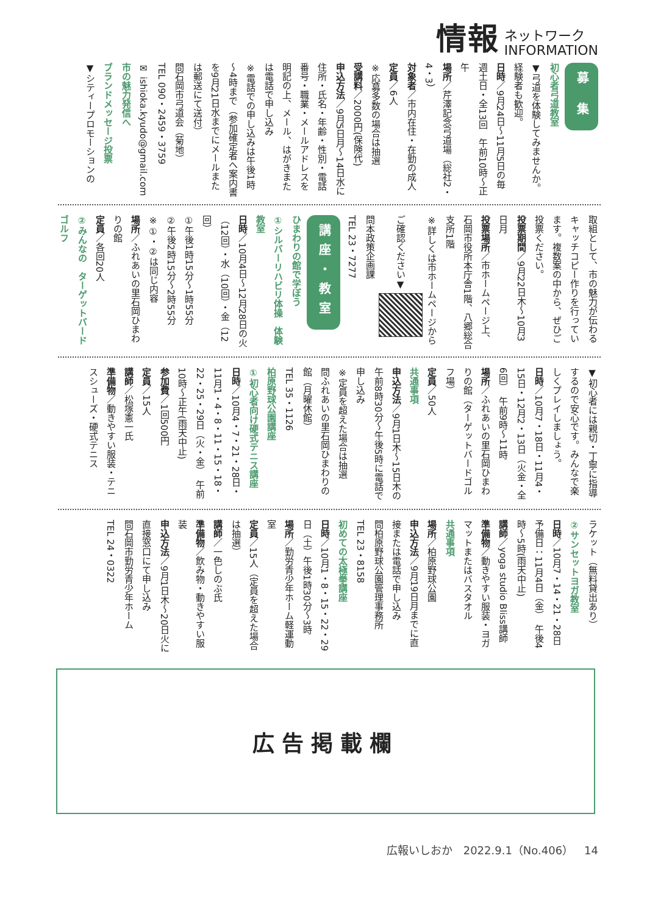情報 ネットワーク
INFORMATION
募 集
初心者弓道教室
▼弓道を体験してみませんか。経験者も歓迎。
日時／9月24日～11月5日の毎週土日・全13回　午前10時～正午
場所／芹澤記念弓道場（総社2・4・3）
対象者／市内在住・在勤の成人
定員／6人
※応募多数の場合は抽選
受講料／2000円(保険代)
申込方法／9月5日月～14日水に住所・氏名・年齢・性別・電話番号・職業・メールアドレスを明記の上、メール、はがきまたは電話で申し込み
※電話での申し込みは午後1時～4時まで（参加確定者へ案内書を9月21日水までにメールまたは郵送にて送付）
問石岡市弓道会（菊地）
TEL 090・2459・3759
✉ ishioka.kyudo@gmail.com
市の魅力発信へ
ブランドメッセージ投票
▼シティープロモーションの
取組として、市の魅力が伝わるキャッチコピー作りを行っています。複数案の中から、ぜひご投票ください。
投票期間／9月22日木～10月3日月
投票場所／市ホームページ上、石岡市役所本庁舎1階、八郷総合支所1階
※詳しくは市ホームページからご確認ください▼
問本政策企画課
TEL 23・7277
講座・教室
ひまわりの館で学ぼう
①シルバーリハビリ体操　体験教室
日時／10月4日～12月28日の火（12回）・水（10回）・金（12回）
①午後1時15分～1時55分
②午後2時15分～2時55分
※①・②は同じ内容
場所／ふれあいの里石岡ひまわりの館
定員／各回20人
②みんなの　ターゲットバードゴルフ
▼初心者には親切・丁寧に指導するので安心です。みんなで楽しくプレイしましょう。
日時／10月7・18日・11月4・15日・12月2・13日（火金・全6回）　午前9時～11時
場所／ふれあいの里石岡ひまわりの館（ターゲットバードゴルフ場）
定員／50人
共通事項
申込方法／9月1日木～15日木の午前8時30分～午後5時に電話で申し込み
※定員を超えた場合は抽選
問ふれあいの里石岡ひまわりの館（月曜休館）
TEL 35・1126
柏原野球公園講座
①初心者向け硬式テニス講座
日時／10月4・7・21・28日・11月1・4・8・11・15・18・22・25・29日（火・金）　午前10時～正午(雨天中止)
参加費／1回500円
定員／15人
講師／松塚憲一氏
準備物／動きやすい服装・テニスシューズ・硬式テニス
ラケット（無料貸出あり）
②サンセットヨガ教室
日時／10月7・14・21・28日　予備日：11月4日（金）　午後4時～5時(雨天中止)
講師／yoga studio Bliss講師
準備物／動きやすい服装・ヨガマットまたはバスタオル
共通事項
場所／柏原野球公園
申込方法／9月19日月までに直接または電話で申し込み
問柏原野球公園管理事務所
TEL 23・8158
初めての太極拳講座
日時／10月1・8・15・22・29日（土）午後1時30分～3時
場所／勤労青少年ホーム軽運動室
定員／15人（定員を超えた場合は抽選）
講師／一色しのぶ氏
準備物／飲み物・動きやすい服装
申込方法／9月1日木～20日火に直接窓口にて申し込み
問石岡市勤労青少年ホーム
TEL 24・0322
広告掲載欄
広報いしおか　2022.9.1（No.406）　14